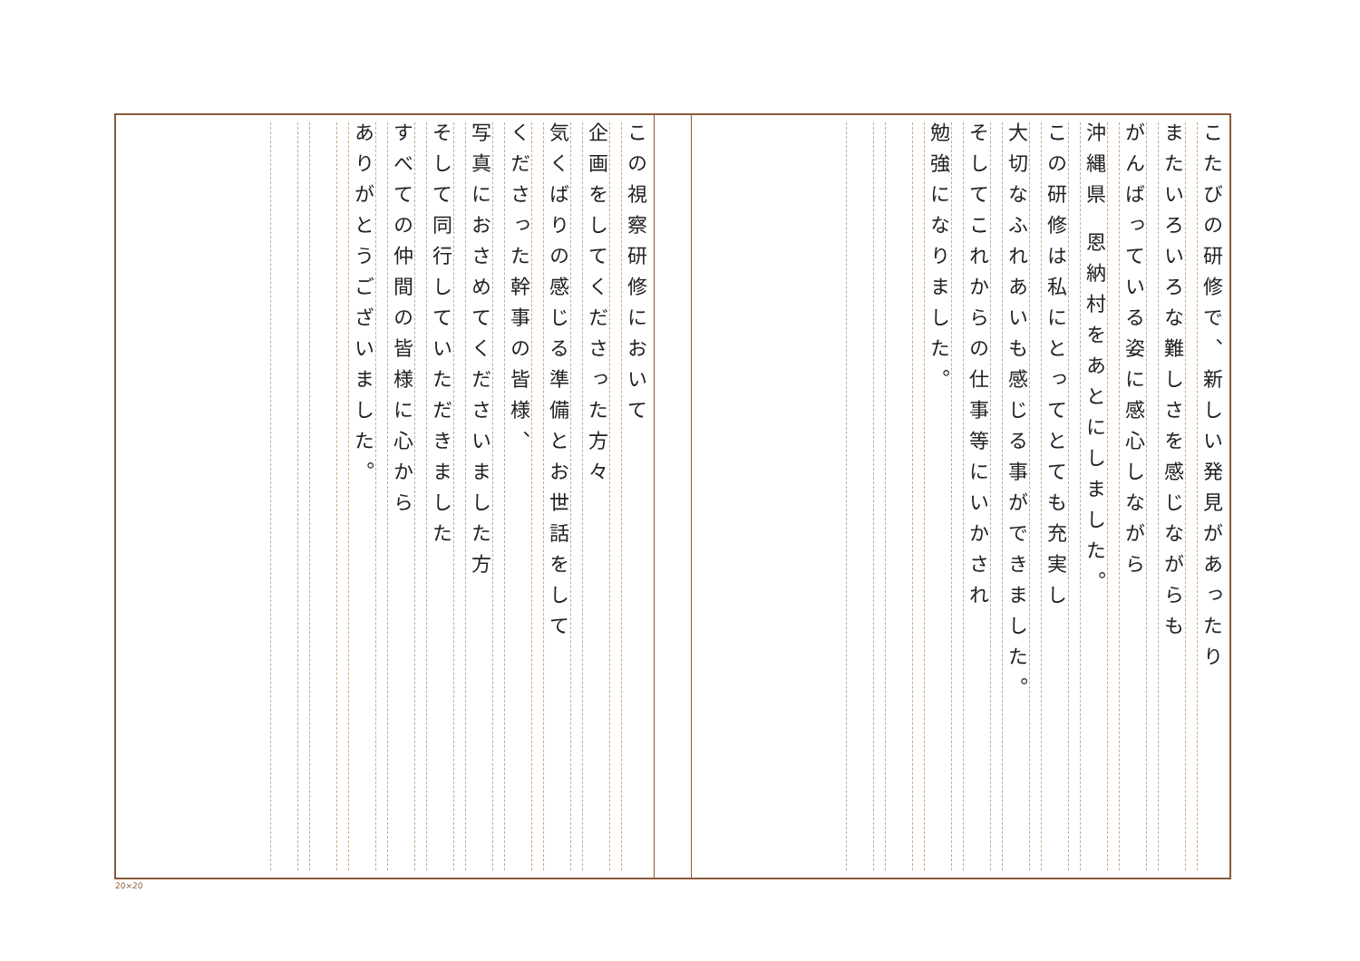こたびの研修で、新しい発見があったり
またいろいろな難しさを感じながらも
がんばっている姿に感心しながら
沖縄県 恩納村をあとにしました。
この研修は私にとってとても充実し
大切なふれあいも感じる事ができました。
そしてこれからの仕事等にいかされ
勉強になりました。
この視察研修において
企画をしてくださった方々
気くばりの感じる準備とお世話をして
くださった幹事の皆様、
写真におさめてくださいました方
そして同行していただきました
すべての仲間の皆様に心から
ありがとうございました。
20×20